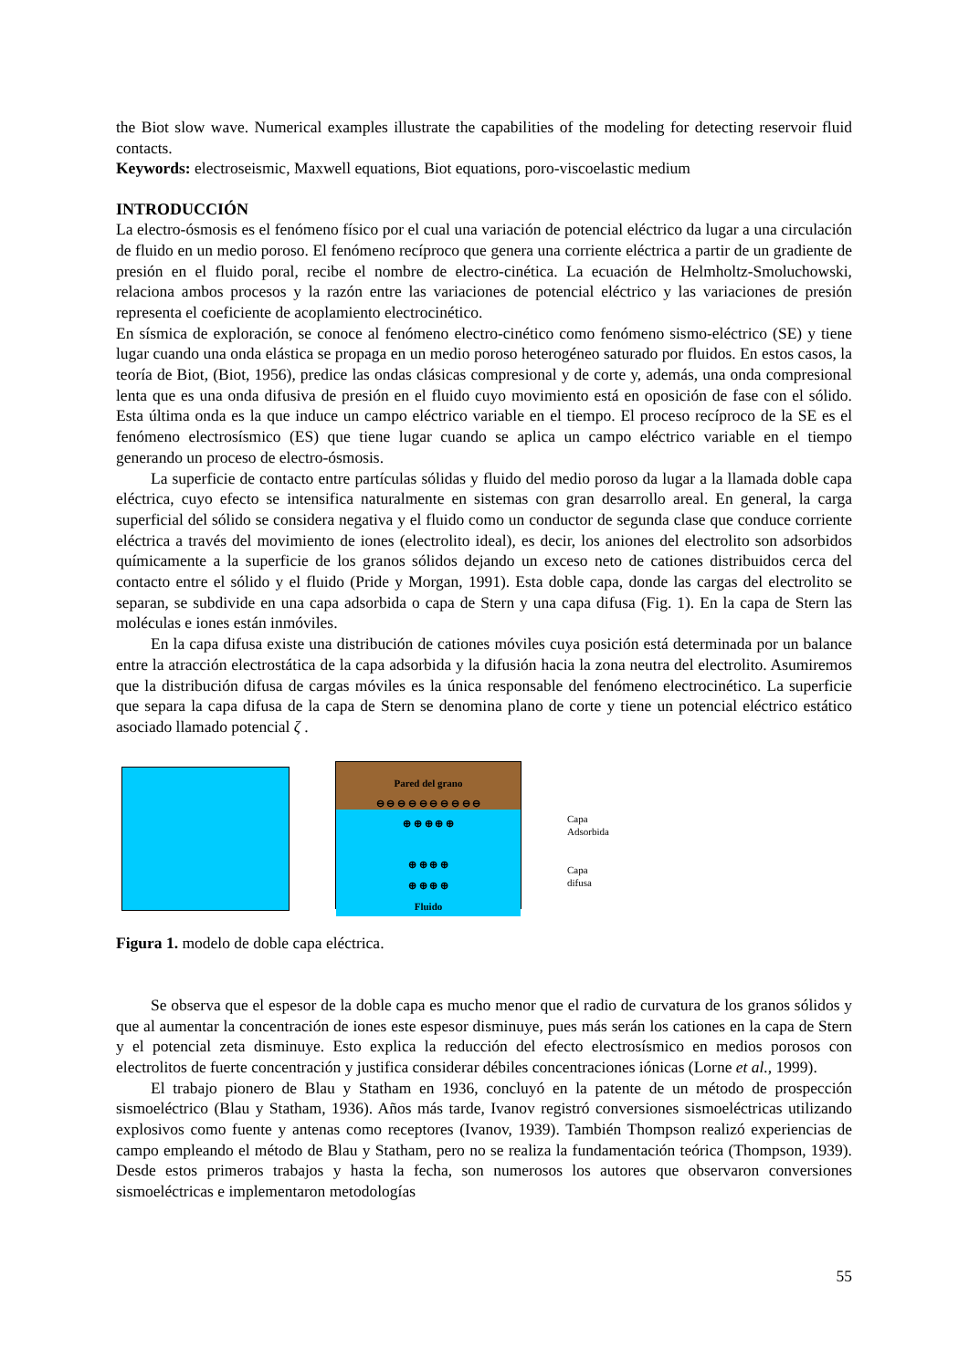the Biot slow wave. Numerical examples illustrate the capabilities of the modeling for detecting reservoir fluid contacts.
Keywords: electroseismic, Maxwell equations, Biot equations, poro-viscoelastic medium
INTRODUCCIÓN
La electro-ósmosis es el fenómeno físico por el cual una variación de potencial eléctrico da lugar a una circulación de fluido en un medio poroso. El fenómeno recíproco que genera una corriente eléctrica a partir de un gradiente de presión en el fluido poral, recibe el nombre de electro-cinética. La ecuación de Helmholtz-Smoluchowski, relaciona ambos procesos y la razón entre las variaciones de potencial eléctrico y las variaciones de presión representa el coeficiente de acoplamiento electrocinético.
En sísmica de exploración, se conoce al fenómeno electro-cinético como fenómeno sismo-eléctrico (SE) y tiene lugar cuando una onda elástica se propaga en un medio poroso heterogéneo saturado por fluidos. En estos casos, la teoría de Biot, (Biot, 1956), predice las ondas clásicas compresional y de corte y, además, una onda compresional lenta que es una onda difusiva de presión en el fluido cuyo movimiento está en oposición de fase con el sólido. Esta última onda es la que induce un campo eléctrico variable en el tiempo. El proceso recíproco de la SE es el fenómeno electrosísmico (ES) que tiene lugar cuando se aplica un campo eléctrico variable en el tiempo generando un proceso de electro-ósmosis.
La superficie de contacto entre partículas sólidas y fluido del medio poroso da lugar a la llamada doble capa eléctrica, cuyo efecto se intensifica naturalmente en sistemas con gran desarrollo areal. En general, la carga superficial del sólido se considera negativa y el fluido como un conductor de segunda clase que conduce corriente eléctrica a través del movimiento de iones (electrolito ideal), es decir, los aniones del electrolito son adsorbidos químicamente a la superficie de los granos sólidos dejando un exceso neto de cationes distribuidos cerca del contacto entre el sólido y el fluido (Pride y Morgan, 1991). Esta doble capa, donde las cargas del electrolito se separan, se subdivide en una capa adsorbida o capa de Stern y una capa difusa (Fig. 1). En la capa de Stern las moléculas e iones están inmóviles.
En la capa difusa existe una distribución de cationes móviles cuya posición está determinada por un balance entre la atracción electrostática de la capa adsorbida y la difusión hacia la zona neutra del electrolito. Asumiremos que la distribución difusa de cargas móviles es la única responsable del fenómeno electrocinético. La superficie que separa la capa difusa de la capa de Stern se denomina plano de corte y tiene un potencial eléctrico estático asociado llamado potencial ζ .
Pared del grano
⊖ ⊖ ⊖ ⊖ ⊖ ⊖ ⊖ ⊖ ⊖ ⊖
⊕ ⊕ ⊕ ⊕ ⊕
⊕ ⊕ ⊕ ⊕
⊕ ⊕ ⊕ ⊕
Fluido
Capa
Adsorbida
Capa
difusa
Figura 1. modelo de doble capa eléctrica.
Se observa que el espesor de la doble capa es mucho menor que el radio de curvatura de los granos sólidos y que al aumentar la concentración de iones este espesor disminuye, pues más serán los cationes en la capa de Stern y el potencial zeta disminuye. Esto explica la reducción del efecto electrosísmico en medios porosos con electrolitos de fuerte concentración y justifica considerar débiles concentraciones iónicas (Lorne et al., 1999).
El trabajo pionero de Blau y Statham en 1936, concluyó en la patente de un método de prospección sismoeléctrico (Blau y Statham, 1936). Años más tarde, Ivanov registró conversiones sismoeléctricas utilizando explosivos como fuente y antenas como receptores (Ivanov, 1939). También Thompson realizó experiencias de campo empleando el método de Blau y Statham, pero no se realiza la fundamentación teórica (Thompson, 1939). Desde estos primeros trabajos y hasta la fecha, son numerosos los autores que observaron conversiones sismoeléctricas e implementaron metodologías
55